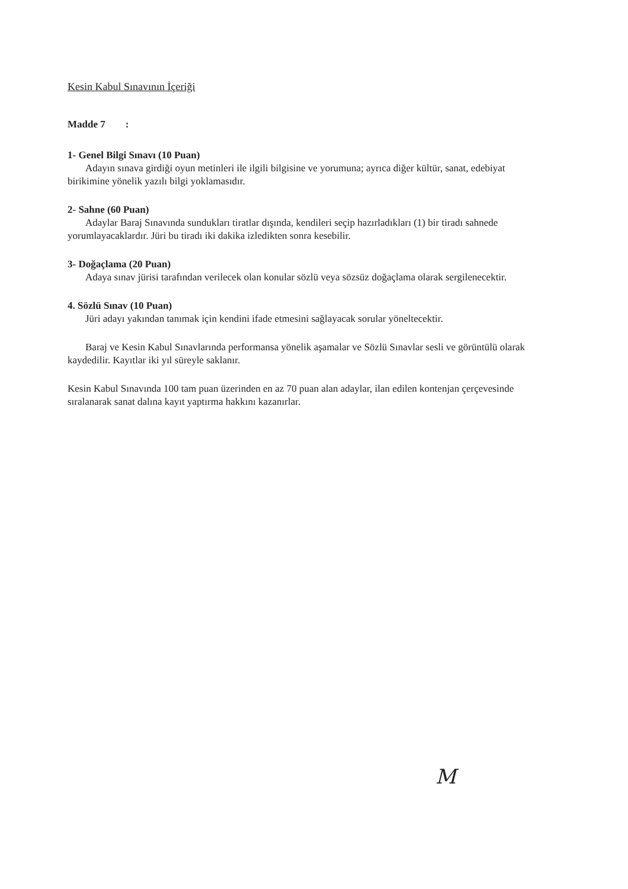Kesin Kabul Sınavının İçeriği
Madde 7 :
1- Genel Bilgi Sınavı (10 Puan)
Adayın sınava girdiği oyun metinleri ile ilgili bilgisine ve yorumuna; ayrıca diğer kültür, sanat, edebiyat birikimine yönelik yazılı bilgi yoklamasıdır.
2- Sahne (60 Puan)
Adaylar Baraj Sınavında sundukları tiratlar dışında, kendileri seçip hazırladıkları (1) bir tiradı sahnede yorumlayacaklardır. Jüri bu tiradı iki dakika izledikten sonra kesebilir.
3- Doğaçlama (20 Puan)
Adaya sınav jürisi tarafından verilecek olan konular sözlü veya sözsüz doğaçlama olarak sergilenecektir.
4. Sözlü Sınav (10 Puan)
Jüri adayı yakından tanımak için kendini ifade etmesini sağlayacak sorular yöneltecektir.
Baraj ve Kesin Kabul Sınavlarında performansa yönelik aşamalar ve Sözlü Sınavlar sesli ve görüntülü olarak kaydedilir. Kayıtlar iki yıl süreyle saklanır.
Kesin Kabul Sınavında 100 tam puan üzerinden en az 70 puan alan adaylar, ilan edilen kontenjan çerçevesinde sıralanarak sanat dalına kayıt yaptırma hakkını kazanırlar.
M